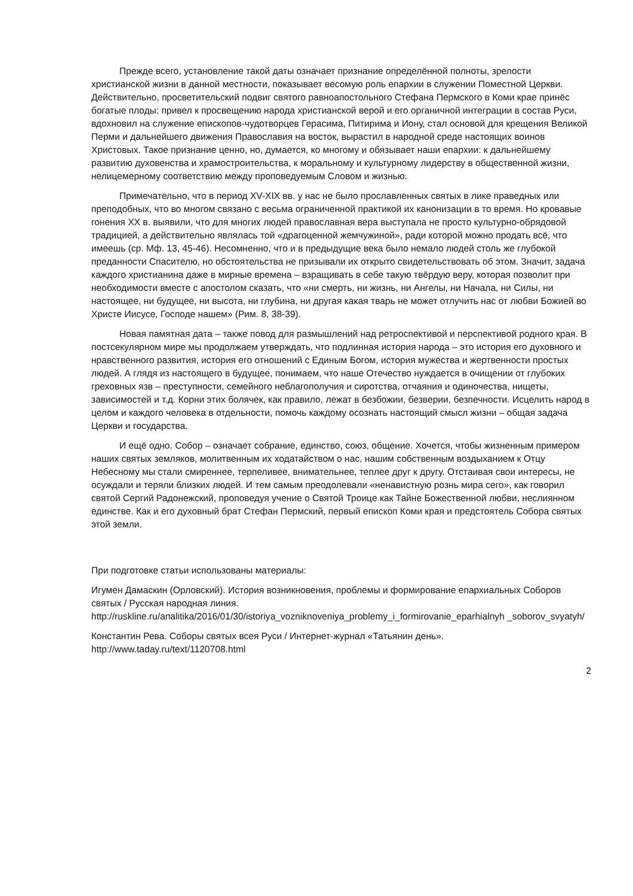Прежде всего, установление такой даты означает признание определённой полноты, зрелости христианской жизни в данной местности, показывает весомую роль епархии в служении Поместной Церкви. Действительно, просветительский подвиг святого равноапостольного Стефана Пермского в Коми крае принёс богатые плоды: привел к просвещению народа христианской верой и его органичной интеграции в состав Руси, вдохновил на служение епископов-чудотворцев Герасима, Питирима и Иону, стал основой для крещения Великой Перми и дальнейшего движения Православия на восток, вырастил в народной среде настоящих воинов Христовых. Такое признание ценно, но, думается, ко многому и обязывает наши епархии: к дальнейшему развитию духовенства и храмостроительства, к моральному и культурному лидерству в общественной жизни, нелицемерному соответствию между проповедуемым Словом и жизнью.
Примечательно, что в период XV-XIX вв. у нас не было прославленных святых в лике праведных или преподобных, что во многом связано с весьма ограниченной практикой их канонизации в то время. Но кровавые гонения XX в. выявили, что для многих людей православная вера выступала не просто культурно-обрядовой традицией, а действительно являлась той «драгоценной жемчужиной», ради которой можно продать всё, что имеешь (ср. Мф. 13, 45-46). Несомненно, что и в предыдущие века было немало людей столь же глубокой преданности Спасителю, но обстоятельства не призывали их открыто свидетельствовать об этом. Значит, задача каждого христианина даже в мирные времена – взращивать в себе такую твёрдую веру, которая позволит при необходимости вместе с апостолом сказать, что «ни смерть, ни жизнь, ни Ангелы, ни Начала, ни Силы, ни настоящее, ни будущее, ни высота, ни глубина, ни другая какая тварь не может отлучить нас от любви Божией во Христе Иисусе, Господе нашем» (Рим. 8, 38-39).
Новая памятная дата – также повод для размышлений над ретроспективой и перспективой родного края. В постсекулярном мире мы продолжаем утверждать, что подлинная история народа – это история его духовного и нравственного развития, история его отношений с Единым Богом, история мужества и жертвенности простых людей. А глядя из настоящего в будущее, понимаем, что наше Отечество нуждается в очищении от глубоких греховных язв – преступности, семейного неблагополучия и сиротства, отчаяния и одиночества, нищеты, зависимостей и т.д. Корни этих болячек, как правило, лежат в безбожии, безверии, безпечности. Исцелить народ в целом и каждого человека в отдельности, помочь каждому осознать настоящий смысл жизни – общая задача Церкви и государства.
И ещё одно. Собор – означает собрание, единство, союз, общение. Хочется, чтобы жизненным примером наших святых земляков, молитвенным их ходатайством о нас, нашим собственным воздыханием к Отцу Небесному мы стали смиреннее, терпеливее, внимательнее, теплее друг к другу. Отстаивая свои интересы, не осуждали и теряли близких людей. И тем самым преодолевали «ненавистную рознь мира сего», как говорил святой Сергий Радонежский, проповедуя учение о Святой Троице как Тайне Божественной любви, неслиянном единстве. Как и его духовный брат Стефан Пермский, первый епископ Коми края и предстоятель Собора святых этой земли.
При подготовке статьи использованы материалы:
Игумен Дамаскин (Орловский). История возникновения, проблемы и формирование епархиальных Соборов святых / Русская народная линия. http://ruskline.ru/analitika/2016/01/30/istoriya_vozniknoveniya_problemy_i_formirovanie_eparhialnyh _soborov_svyatyh/
Константин Рева. Соборы святых всея Руси / Интернет-журнал «Татьянин день». http://www.taday.ru/text/1120708.html
2